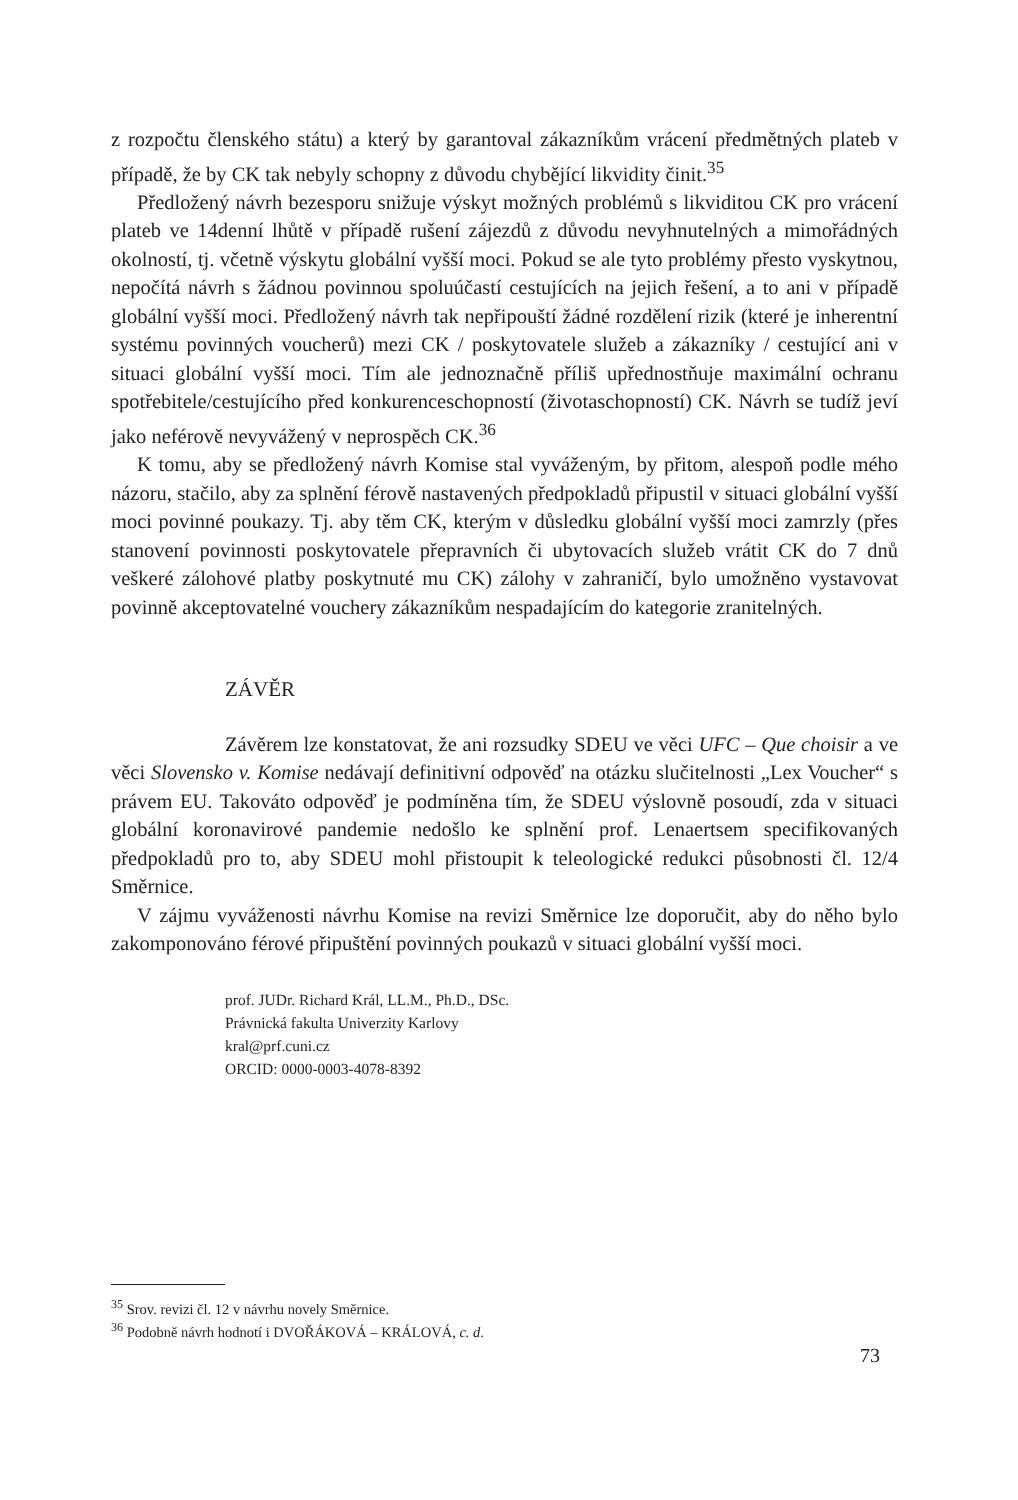z rozpočtu členského státu) a který by garantoval zákazníkům vrácení předmětných plateb v případě, že by CK tak nebyly schopny z důvodu chybějící likvidity činit.<sup>35</sup>
Předložený návrh bezesporu snižuje výskyt možných problémů s likviditou CK pro vrácení plateb ve 14denní lhůtě v případě rušení zájezdů z důvodu nevyhnutelných a mimořádných okolností, tj. včetně výskytu globální vyšší moci. Pokud se ale tyto problémy přesto vyskytnou, nepočítá návrh s žádnou povinnou spoluúčastí cestujících na jejich řešení, a to ani v případě globální vyšší moci. Předložený návrh tak nepřipouští žádné rozdělení rizik (které je inherentní systému povinných voucherů) mezi CK / poskytovatele služeb a zákazníky / cestující ani v situaci globální vyšší moci. Tím ale jednoznačně příliš upřednostňuje maximální ochranu spotřebitele/cestujícího před konkurenceschopností (životaschopností) CK. Návrh se tudíž jeví jako neférově nevyvážený v neprospěch CK.<sup>36</sup>
K tomu, aby se předložený návrh Komise stal vyváženým, by přitom, alespoň podle mého názoru, stačilo, aby za splnění férově nastavených předpokladů připustil v situaci globální vyšší moci povinné poukazy. Tj. aby těm CK, kterým v důsledku globální vyšší moci zamrzly (přes stanovení povinnosti poskytovatele přepravních či ubytovacích služeb vrátit CK do 7 dnů veškeré zálohové platby poskytnuté mu CK) zálohy v zahraničí, bylo umožněno vystavovat povinně akceptovatelné vouchery zákazníkům nespadajícím do kategorie zranitelných.
ZÁVĚR
Závěrem lze konstatovat, že ani rozsudky SDEU ve věci UFC – Que choisir a ve věci Slovensko v. Komise nedávají definitivní odpověď na otázku slučitelnosti „Lex Voucher“ s právem EU. Takováto odpověď je podmíněna tím, že SDEU výslovně posoudí, zda v situaci globální koronavirové pandemie nedošlo ke splnění prof. Lenaertsem specifikovaných předpokladů pro to, aby SDEU mohl přistoupit k teleologické redukci působnosti čl. 12/4 Směrnice.
V zájmu vyváženosti návrhu Komise na revizi Směrnice lze doporučit, aby do něho bylo zakomponováno férové připuštění povinných poukazů v situaci globální vyšší moci.
prof. JUDr. Richard Král, LL.M., Ph.D., DSc.
Právnická fakulta Univerzity Karlovy
kral@prf.cuni.cz
ORCID: 0000-0003-4078-8392
<sup>35</sup> Srov. revizi čl. 12 v návrhu novely Směrnice.
<sup>36</sup> Podobně návrh hodnotí i DVOŘÁKOVÁ – KRÁLOVÁ, c. d.
73